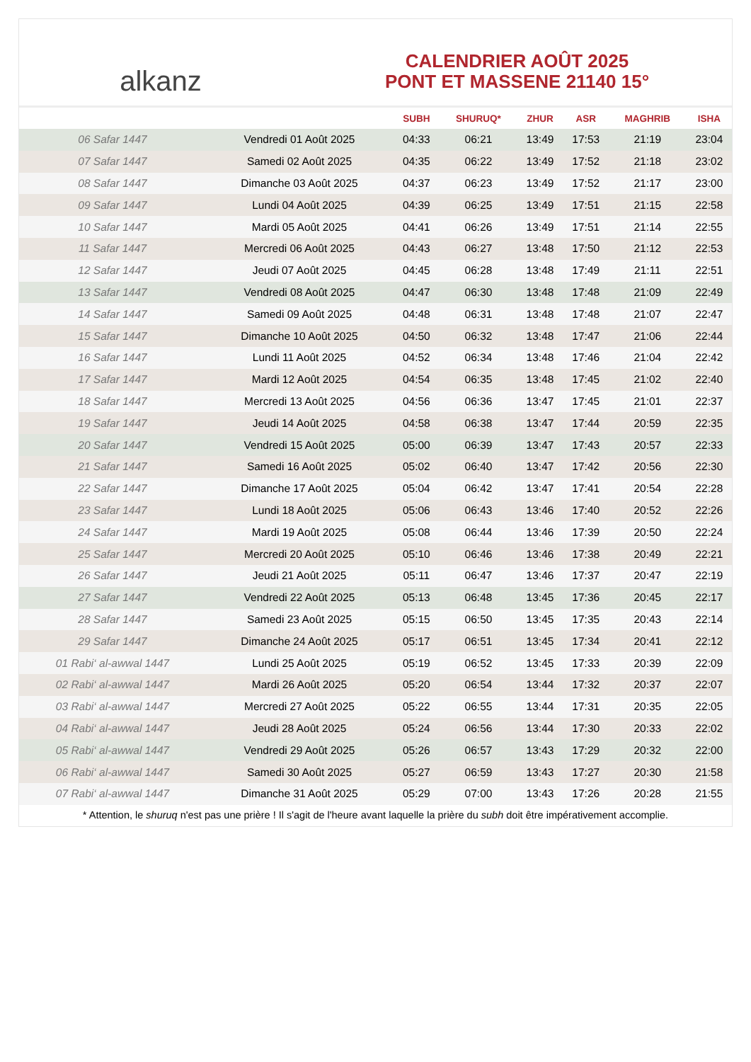alkanz
CALENDRIER AOÛT 2025
PONT ET MASSENE 21140 15°
| | | SUBH | SHURUQ* | ZHUR | ASR | MAGHRIB | ISHA |
| --- | --- | --- | --- | --- | --- | --- | --- |
| 06 Safar 1447 | Vendredi 01 Août 2025 | 04:33 | 06:21 | 13:49 | 17:53 | 21:19 | 23:04 |
| 07 Safar 1447 | Samedi 02 Août 2025 | 04:35 | 06:22 | 13:49 | 17:52 | 21:18 | 23:02 |
| 08 Safar 1447 | Dimanche 03 Août 2025 | 04:37 | 06:23 | 13:49 | 17:52 | 21:17 | 23:00 |
| 09 Safar 1447 | Lundi 04 Août 2025 | 04:39 | 06:25 | 13:49 | 17:51 | 21:15 | 22:58 |
| 10 Safar 1447 | Mardi 05 Août 2025 | 04:41 | 06:26 | 13:49 | 17:51 | 21:14 | 22:55 |
| 11 Safar 1447 | Mercredi 06 Août 2025 | 04:43 | 06:27 | 13:48 | 17:50 | 21:12 | 22:53 |
| 12 Safar 1447 | Jeudi 07 Août 2025 | 04:45 | 06:28 | 13:48 | 17:49 | 21:11 | 22:51 |
| 13 Safar 1447 | Vendredi 08 Août 2025 | 04:47 | 06:30 | 13:48 | 17:48 | 21:09 | 22:49 |
| 14 Safar 1447 | Samedi 09 Août 2025 | 04:48 | 06:31 | 13:48 | 17:48 | 21:07 | 22:47 |
| 15 Safar 1447 | Dimanche 10 Août 2025 | 04:50 | 06:32 | 13:48 | 17:47 | 21:06 | 22:44 |
| 16 Safar 1447 | Lundi 11 Août 2025 | 04:52 | 06:34 | 13:48 | 17:46 | 21:04 | 22:42 |
| 17 Safar 1447 | Mardi 12 Août 2025 | 04:54 | 06:35 | 13:48 | 17:45 | 21:02 | 22:40 |
| 18 Safar 1447 | Mercredi 13 Août 2025 | 04:56 | 06:36 | 13:47 | 17:45 | 21:01 | 22:37 |
| 19 Safar 1447 | Jeudi 14 Août 2025 | 04:58 | 06:38 | 13:47 | 17:44 | 20:59 | 22:35 |
| 20 Safar 1447 | Vendredi 15 Août 2025 | 05:00 | 06:39 | 13:47 | 17:43 | 20:57 | 22:33 |
| 21 Safar 1447 | Samedi 16 Août 2025 | 05:02 | 06:40 | 13:47 | 17:42 | 20:56 | 22:30 |
| 22 Safar 1447 | Dimanche 17 Août 2025 | 05:04 | 06:42 | 13:47 | 17:41 | 20:54 | 22:28 |
| 23 Safar 1447 | Lundi 18 Août 2025 | 05:06 | 06:43 | 13:46 | 17:40 | 20:52 | 22:26 |
| 24 Safar 1447 | Mardi 19 Août 2025 | 05:08 | 06:44 | 13:46 | 17:39 | 20:50 | 22:24 |
| 25 Safar 1447 | Mercredi 20 Août 2025 | 05:10 | 06:46 | 13:46 | 17:38 | 20:49 | 22:21 |
| 26 Safar 1447 | Jeudi 21 Août 2025 | 05:11 | 06:47 | 13:46 | 17:37 | 20:47 | 22:19 |
| 27 Safar 1447 | Vendredi 22 Août 2025 | 05:13 | 06:48 | 13:45 | 17:36 | 20:45 | 22:17 |
| 28 Safar 1447 | Samedi 23 Août 2025 | 05:15 | 06:50 | 13:45 | 17:35 | 20:43 | 22:14 |
| 29 Safar 1447 | Dimanche 24 Août 2025 | 05:17 | 06:51 | 13:45 | 17:34 | 20:41 | 22:12 |
| 01 Rabi‘ al-awwal 1447 | Lundi 25 Août 2025 | 05:19 | 06:52 | 13:45 | 17:33 | 20:39 | 22:09 |
| 02 Rabi‘ al-awwal 1447 | Mardi 26 Août 2025 | 05:20 | 06:54 | 13:44 | 17:32 | 20:37 | 22:07 |
| 03 Rabi‘ al-awwal 1447 | Mercredi 27 Août 2025 | 05:22 | 06:55 | 13:44 | 17:31 | 20:35 | 22:05 |
| 04 Rabi‘ al-awwal 1447 | Jeudi 28 Août 2025 | 05:24 | 06:56 | 13:44 | 17:30 | 20:33 | 22:02 |
| 05 Rabi‘ al-awwal 1447 | Vendredi 29 Août 2025 | 05:26 | 06:57 | 13:43 | 17:29 | 20:32 | 22:00 |
| 06 Rabi‘ al-awwal 1447 | Samedi 30 Août 2025 | 05:27 | 06:59 | 13:43 | 17:27 | 20:30 | 21:58 |
| 07 Rabi‘ al-awwal 1447 | Dimanche 31 Août 2025 | 05:29 | 07:00 | 13:43 | 17:26 | 20:28 | 21:55 |
* Attention, le shuruq n'est pas une prière ! Il s'agit de l'heure avant laquelle la prière du subh doit être impérativement accomplie.